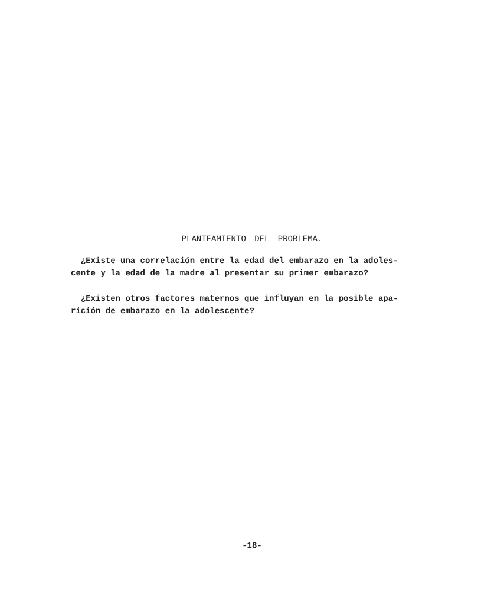PLANTEAMIENTO DEL PROBLEMA.
¿Existe una correlación entre la edad del embarazo en la adoles-
cente y la edad de la madre al presentar su primer embarazo?
¿Existen otros factores maternos que influyan en la posible apa-
rición de embarazo en la adolescente?
-18-